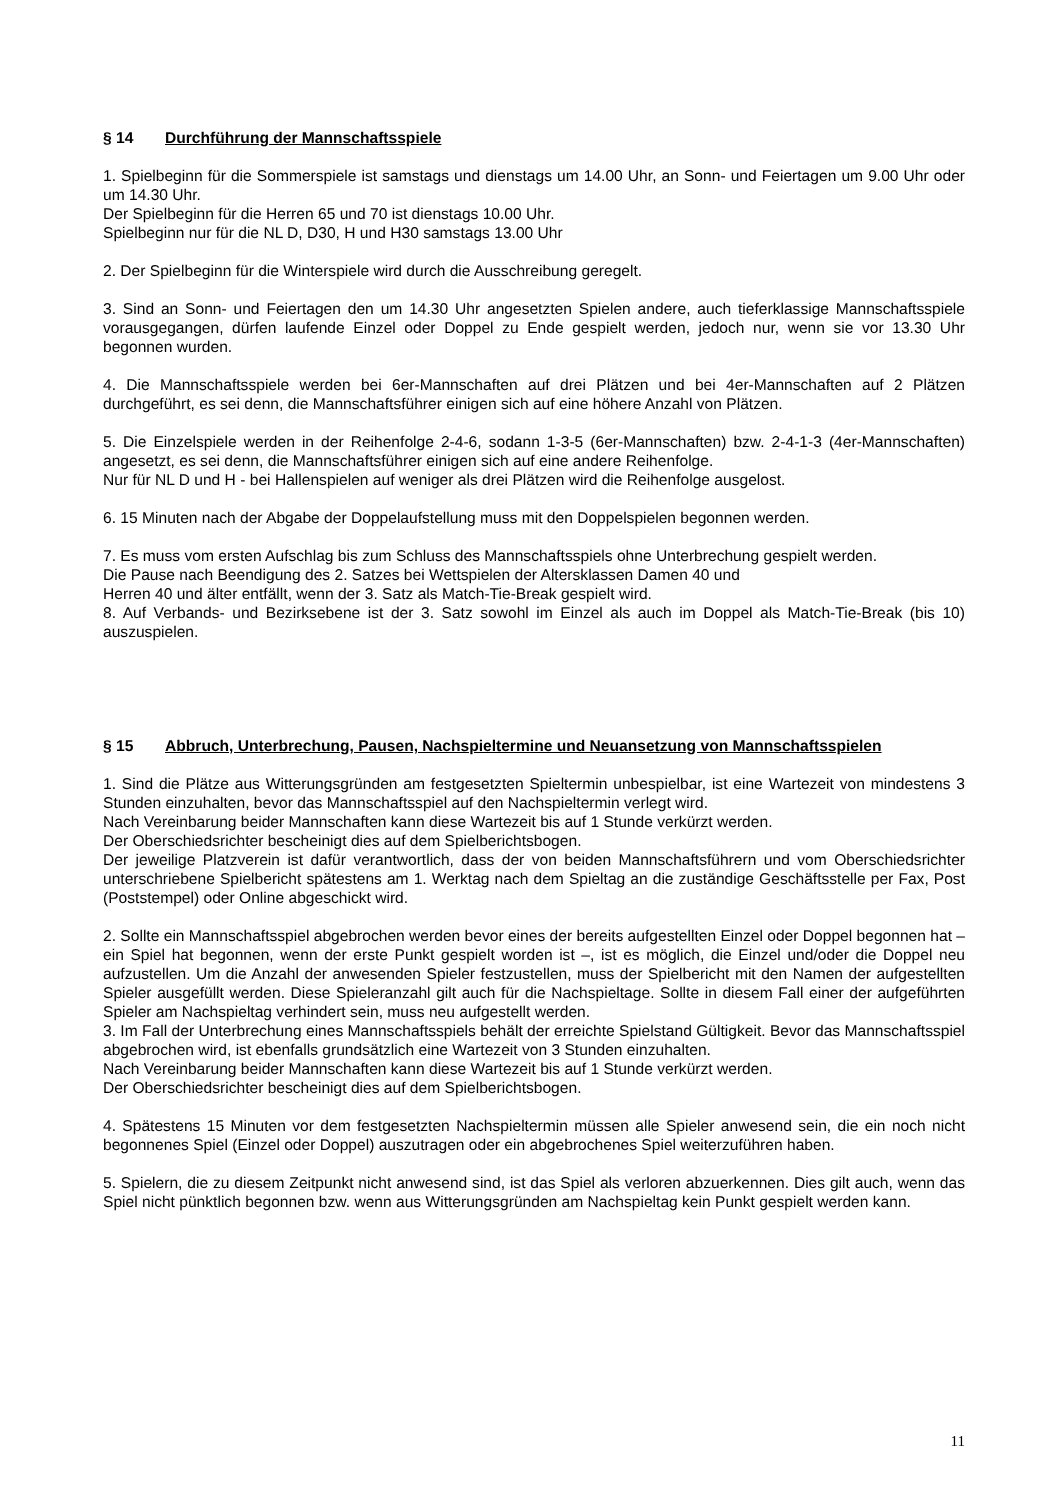§ 14 Durchführung der Mannschaftsspiele
1. Spielbeginn für die Sommerspiele ist samstags und dienstags um 14.00 Uhr, an Sonn- und Feiertagen um 9.00 Uhr oder um 14.30 Uhr.
Der Spielbeginn für die Herren 65 und 70 ist dienstags 10.00 Uhr.
Spielbeginn nur für die NL D, D30, H und H30 samstags 13.00 Uhr
2. Der Spielbeginn für die Winterspiele wird durch die Ausschreibung geregelt.
3. Sind an Sonn- und Feiertagen den um 14.30 Uhr angesetzten Spielen andere, auch tieferklassige Mannschaftsspiele vorausgegangen, dürfen laufende Einzel oder Doppel zu Ende gespielt werden, jedoch nur, wenn sie vor 13.30 Uhr begonnen wurden.
4. Die Mannschaftsspiele werden bei 6er-Mannschaften auf drei Plätzen und bei 4er-Mannschaften auf 2 Plätzen durchgeführt, es sei denn, die Mannschaftsführer einigen sich auf eine höhere Anzahl von Plätzen.
5. Die Einzelspiele werden in der Reihenfolge 2-4-6, sodann 1-3-5 (6er-Mannschaften) bzw. 2-4-1-3 (4er-Mannschaften) angesetzt, es sei denn, die Mannschaftsführer einigen sich auf eine andere Reihenfolge.
Nur für NL D und H - bei Hallenspielen auf weniger als drei Plätzen wird die Reihenfolge ausgelost.
6. 15 Minuten nach der Abgabe der Doppelaufstellung muss mit den Doppelspielen begonnen werden.
7. Es muss vom ersten Aufschlag bis zum Schluss des Mannschaftsspiels ohne Unterbrechung gespielt werden.
Die Pause nach Beendigung des 2. Satzes bei Wettspielen der Altersklassen Damen 40 und
Herren 40 und älter entfällt, wenn der 3. Satz als Match-Tie-Break gespielt wird.
8. Auf Verbands- und Bezirksebene ist der 3. Satz sowohl im Einzel als auch im Doppel als Match-Tie-Break (bis 10) auszuspielen.
§ 15 Abbruch, Unterbrechung, Pausen, Nachspieltermine und Neuansetzung von Mannschaftsspielen
1. Sind die Plätze aus Witterungsgründen am festgesetzten Spieltermin unbespielbar, ist eine Wartezeit von mindestens 3 Stunden einzuhalten, bevor das Mannschaftsspiel auf den Nachspieltermin verlegt wird.
Nach Vereinbarung beider Mannschaften kann diese Wartezeit bis auf 1 Stunde verkürzt werden.
Der Oberschiedsrichter bescheinigt dies auf dem Spielberichtsbogen.
Der jeweilige Platzverein ist dafür verantwortlich, dass der von beiden Mannschaftsführern und vom Oberschiedsrichter unterschriebene Spielbericht spätestens am 1. Werktag nach dem Spieltag an die zuständige Geschäftsstelle per Fax, Post (Poststempel) oder Online abgeschickt wird.
2. Sollte ein Mannschaftsspiel abgebrochen werden bevor eines der bereits aufgestellten Einzel oder Doppel begonnen hat – ein Spiel hat begonnen, wenn der erste Punkt gespielt worden ist –, ist es möglich, die Einzel und/oder die Doppel neu aufzustellen. Um die Anzahl der anwesenden Spieler festzustellen, muss der Spielbericht mit den Namen der aufgestellten Spieler ausgefüllt werden. Diese Spieleranzahl gilt auch für die Nachspieltage. Sollte in diesem Fall einer der aufgeführten Spieler am Nachspieltag verhindert sein, muss neu aufgestellt werden.
3. Im Fall der Unterbrechung eines Mannschaftsspiels behält der erreichte Spielstand Gültigkeit. Bevor das Mannschaftsspiel abgebrochen wird, ist ebenfalls grundsätzlich eine Wartezeit von 3 Stunden einzuhalten.
Nach Vereinbarung beider Mannschaften kann diese Wartezeit bis auf 1 Stunde verkürzt werden.
Der Oberschiedsrichter bescheinigt dies auf dem Spielberichtsbogen.
4. Spätestens 15 Minuten vor dem festgesetzten Nachspieltermin müssen alle Spieler anwesend sein, die ein noch nicht begonnenes Spiel (Einzel oder Doppel) auszutragen oder ein abgebrochenes Spiel weiterzuführen haben.
5. Spielern, die zu diesem Zeitpunkt nicht anwesend sind, ist das Spiel als verloren abzuerkennen. Dies gilt auch, wenn das Spiel nicht pünktlich begonnen bzw. wenn aus Witterungsgründen am Nachspieltag kein Punkt gespielt werden kann.
11